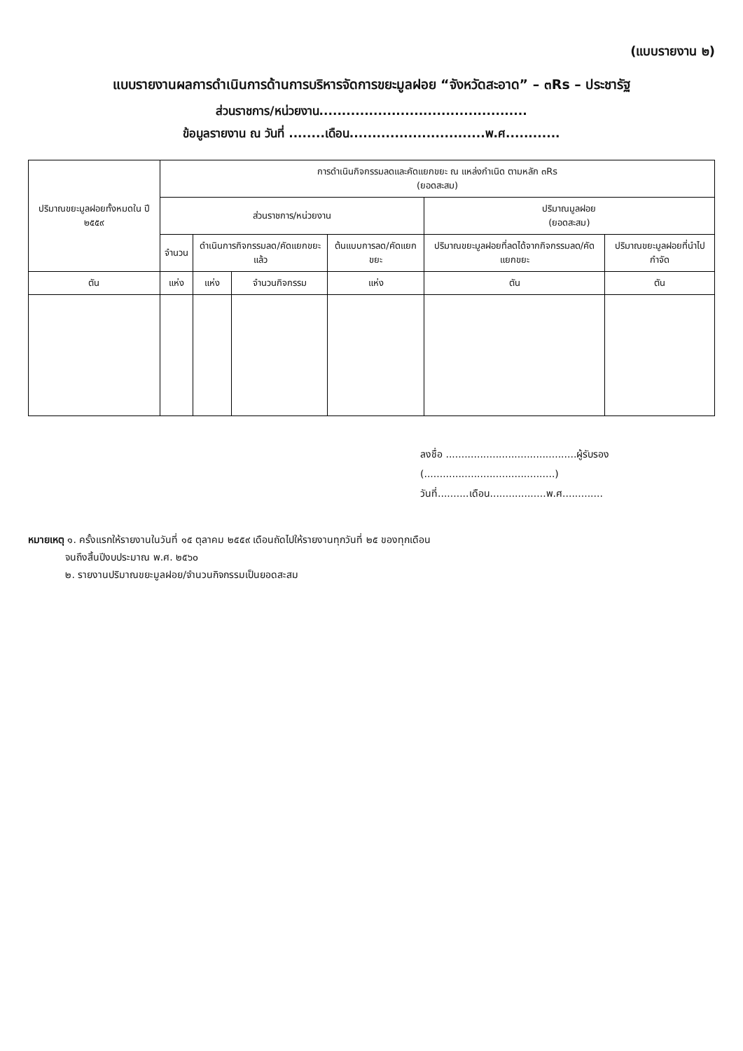(แบบรายงาน ๒)
แบบรายงานผลการดำเนินการด้านการบริหารจัดการขยะมูลฝอย “จังหวัดสะอาด” – ๓Rs – ประชารัฐ
ส่วนราชการ/หน่วยงาน..............................................
ข้อมูลรายงาน ณ วันที่ ........เดือน..............................พ.ศ............
| ปริมาณขยะมูลฝอยทั้งหมดใน ปี ๒๕๕๙ | การดำเนินกิจกรรมลดและคัดแยกขยะ ณ แหล่งกำเนิด ตามหลัก ๓Rs (ยอดสะสม) | | | | | |
| --- | --- | --- | --- | --- | --- | --- |
| | ส่วนราชการ/หน่วยงาน | | | | ปริมาณมูลฝอย (ยอดสะสม) | |
| | จำนวน | ดำเนินการกิจกรรมลด/คัดแยกขยะแล้ว | | ต้นแบบการลด/คัดแยกขยะ | ปริมาณขยะมูลฝอยที่ลดได้จากกิจกรรมลด/คัดแยกขยะ | ปริมาณขยะมูลฝอยที่นำไปกำจัด |
| ตัน | แห่ง | แห่ง | จำนวนกิจกรรม | แห่ง | ตัน | ตัน |
ลงชื่อ ..........................................ผู้รับรอง
(..........................................)
วันที่..........เดือน..................พ.ศ.............
หมายเหตุ ๑. ครั้งแรกให้รายงานในวันที่ ๑๕ ตุลาคม ๒๕๕๙ เดือนถัดไปให้รายงานทุกวันที่ ๒๕ ของทุกเดือน
จนถึงสิ้นปีงบประมาณ พ.ศ. ๒๕๖๐
๒. รายงานปริมาณขยะมูลฝอย/จำนวนกิจกรรมเป็นยอดสะสม